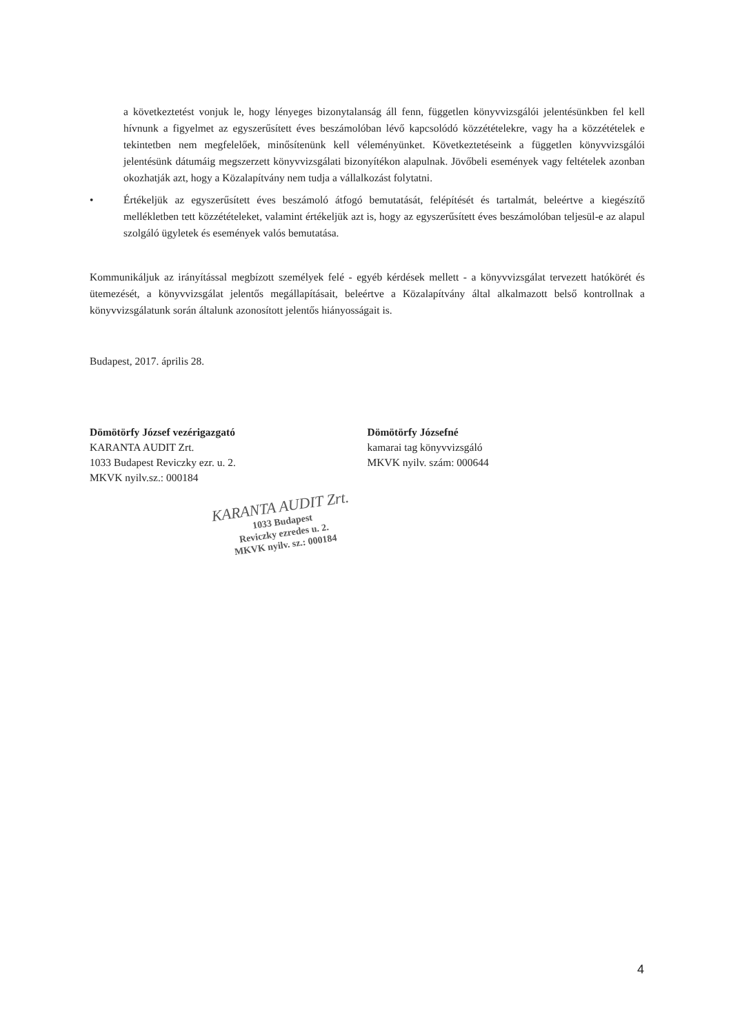a következtetést vonjuk le, hogy lényeges bizonytalanság áll fenn, független könyvvizsgálói jelentésünkben fel kell hívnunk a figyelmet az egyszerűsített éves beszámolóban lévő kapcsolódó közzétételekre, vagy ha a közzétételek e tekintetben nem megfelelőek, minősítenünk kell véleményünket. Következtetéseink a független könyvvizsgálói jelentésünk dátumáig megszerzett könyvvizsgálati bizonyítékon alapulnak. Jövőbeli események vagy feltételek azonban okozhatják azt, hogy a Közalapítvány nem tudja a vállalkozást folytatni.
• Értékeljük az egyszerűsített éves beszámoló átfogó bemutatását, felépítését és tartalmát, beleértve a kiegészítő mellékletben tett közzétételeket, valamint értékeljük azt is, hogy az egyszerűsített éves beszámolóban teljesül-e az alapul szolgáló ügyletek és események valós bemutatása.
Kommunikáljuk az irányítással megbízott személyek felé - egyéb kérdések mellett - a könyvvizsgálat tervezett hatókörét és ütemezését, a könyvvizsgálat jelentős megállapításait, beleértve a Közalapítvány által alkalmazott belső kontrollnak a könyvvizsgálatunk során általunk azonosított jelentős hiányosságait is.
Budapest, 2017. április 28.
Dömötörfy József vezérigazgató
KARANTA AUDIT Zrt.
1033 Budapest Reviczky ezr. u. 2.
MKVK nyilv.sz.: 000184
Dömötörfy Józsefné
kamarai tag könyvvizsgáló
MKVK nyilv. szám: 000644
KARANTA AUDIT Zrt.
1033 Budapest
Reviczky ezredes u. 2.
MKVK nyilv. sz.: 000184
4